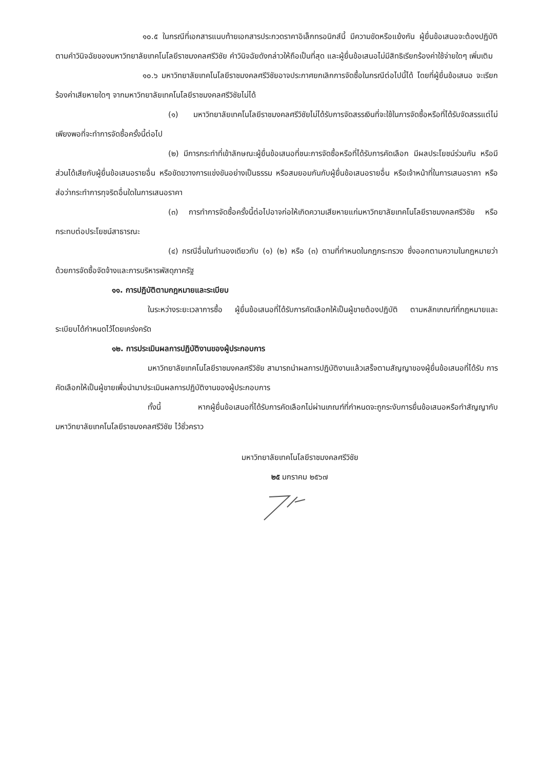๑๐.๕ ในกรณีที่เอกสารแนบท้ายเอกสารประกวดราคาอิเล็กทรอนิกส์นี้ มีความขัดหรือแย้งกัน ผู้ยื่นข้อเสนอจะต้องปฏิบัติตามคำวินิจฉัยของมหาวิทยาลัยเทคโนโลยีราชมงคลศรีวิชัย คำวินิจฉัยดังกล่าวให้ถือเป็นที่สุด และผู้ยื่นข้อเสนอไม่มีสิทธิเรียกร้องค่าใช้จ่ายใดๆ เพิ่มเติม
๑๐.๖ มหาวิทยาลัยเทคโนโลยีราชมงคลศรีวิชัยอาจประกาศยกเลิกการจัดซื้อในกรณีต่อไปนี้ได้ โดยที่ผู้ยื่นข้อเสนอ จะเรียกร้องค่าเสียหายใดๆ จากมหาวิทยาลัยเทคโนโลยีราชมงคลศรีวิชัยไม่ได้
(๑) มหาวิทยาลัยเทคโนโลยีราชมงคลศรีวิชัยไม่ได้รับการจัดสรรเงินที่จะใช้ในการจัดซื้อหรือที่ได้รับจัดสรรแต่ไม่เพียงพอที่จะทำการจัดซื้อครั้งนี้ต่อไป
(๒) มีการกระทำที่เข้าลักษณะผู้ยื่นข้อเสนอที่ชนะการจัดซื้อหรือที่ได้รับการคัดเลือก มีผลประโยชน์ร่วมกัน หรือมีส่วนได้เสียกับผู้ยื่นข้อเสนอรายอื่น หรือขัดขวางการแข่งขันอย่างเป็นธรรม หรือสมยอมกันกับผู้ยื่นข้อเสนอรายอื่น หรือเจ้าหน้าที่ในการเสนอราคา หรือส่อว่ากระทำการทุจริตอื่นใดในการเสนอราคา
(๓) การทำการจัดซื้อครั้งนี้ต่อไปอาจก่อให้เกิดความเสียหายแก่มหาวิทยาลัยเทคโนโลยีราชมงคลศรีวิชัย หรือกระทบต่อประโยชน์สาธารณะ
(๔) กรณีอื่นในทำนองเดียวกับ (๑) (๒) หรือ (๓) ตามที่กำหนดในกฎกระทรวง ซึ่งออกตามความในกฎหมายว่าด้วยการจัดซื้อจัดจ้างและการบริหารพัสดุภาครัฐ
๑๑. การปฏิบัติตามกฎหมายและระเบียบ
ในระหว่างระยะเวลาการซื้อ ผู้ยื่นข้อเสนอที่ได้รับการคัดเลือกให้เป็นผู้ขายต้องปฏิบัติ ตามหลักเกณฑ์ที่กฎหมายและระเบียบได้กำหนดไว้โดยเคร่งครัด
๑๒. การประเมินผลการปฏิบัติงานของผู้ประกอบการ
มหาวิทยาลัยเทคโนโลยีราชมงคลศรีวิชัย สามารถนำผลการปฏิบัติงานแล้วเสร็จตามสัญญาของผู้ยื่นข้อเสนอที่ได้รับ การคัดเลือกให้เป็นผู้ขายเพื่อนำมาประเมินผลการปฏิบัติงานของผู้ประกอบการ
ทั้งนี้ หากผู้ยื่นข้อเสนอที่ได้รับการคัดเลือกไม่ผ่านเกณฑ์ที่กำหนดจะถูกระงับการยื่นข้อเสนอหรือทำสัญญากับมหาวิทยาลัยเทคโนโลยีราชมงคลศรีวิชัย ไว้ชั่วคราว
มหาวิทยาลัยเทคโนโลยีราชมงคลศรีวิชัย
๒๕ มกราคม ๒๕๖๗